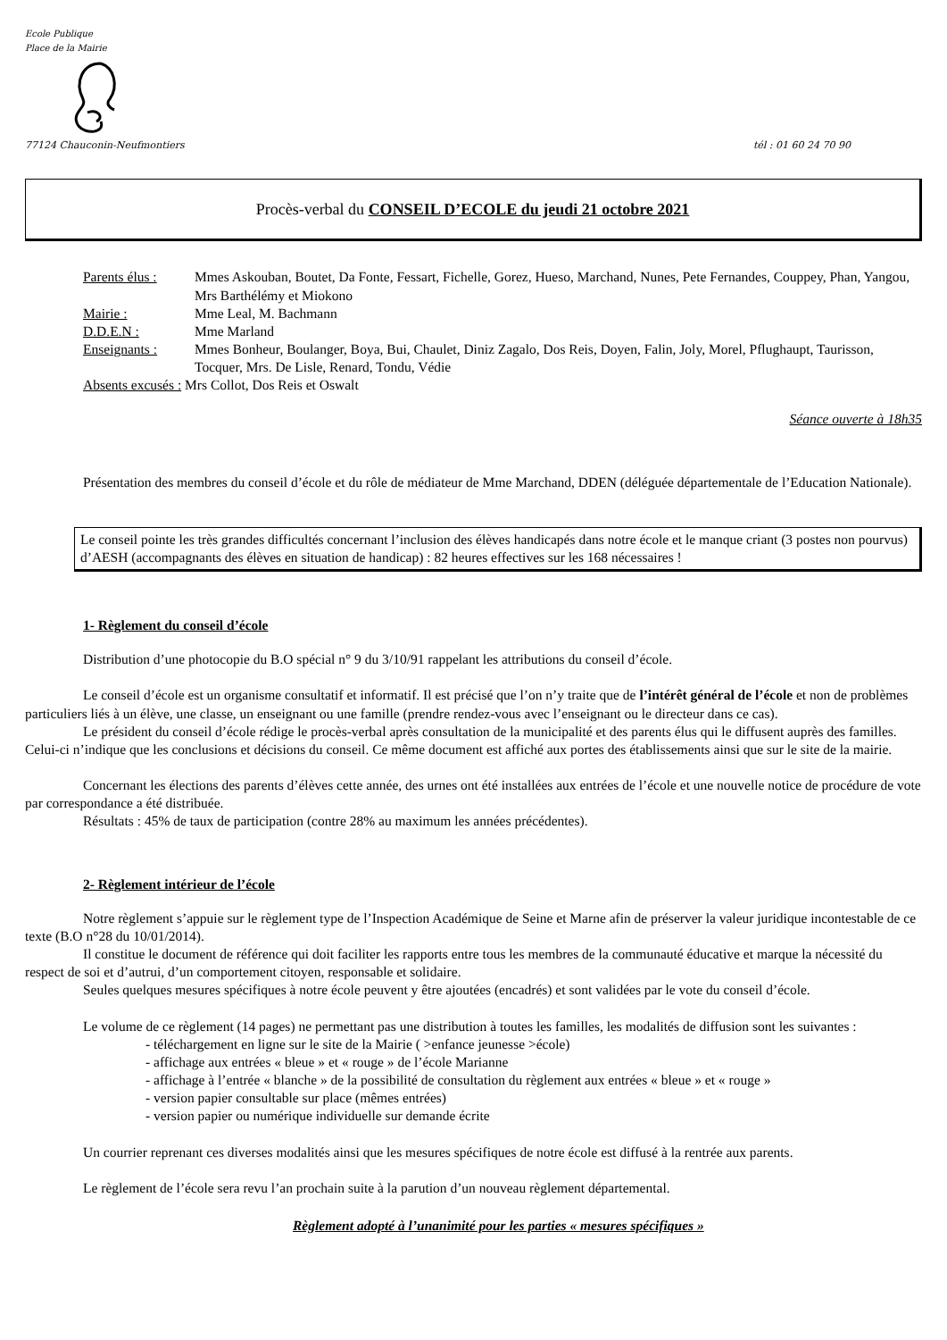Ecole Publique
Place de la Mairie
77124 Chauconin-Neufmontiers tél : 01 60 24 70 90
Procès-verbal du CONSEIL D’ECOLE du jeudi 21 octobre 2021
Parents élus : Mmes Askouban, Boutet, Da Fonte, Fessart, Fichelle, Gorez, Hueso, Marchand, Nunes, Pete Fernandes, Couppey, Phan, Yangou, Mrs Barthélémy et Miokono Mairie : Mme Leal, M. Bachmann D.D.E.N : Mme Marland Enseignants : Mmes Bonheur, Boulanger, Boya, Bui, Chaulet, Diniz Zagalo, Dos Reis, Doyen, Falin, Joly, Morel, Pflughaupt, Taurisson, Tocquer, Mrs. De Lisle, Renard, Tondu, Védie
Absents excusés : Mrs Collot, Dos Reis et Oswalt
Séance ouverte à 18h35
Présentation des membres du conseil d’école et du rôle de médiateur de Mme Marchand, DDEN (déléguée départementale de l’Education Nationale).
Le conseil pointe les très grandes difficultés concernant l’inclusion des élèves handicapés dans notre école et le manque criant (3 postes non pourvus) d’AESH (accompagnants des élèves en situation de handicap) : 82 heures effectives sur les 168 nécessaires !
1- Règlement du conseil d’école
Distribution d’une photocopie du B.O spécial n° 9 du 3/10/91 rappelant les attributions du conseil d’école.
Le conseil d’école est un organisme consultatif et informatif. Il est précisé que l’on n’y traite que de l’intérêt général de l’école et non de problèmes particuliers liés à un élève, une classe, un enseignant ou une famille (prendre rendez-vous avec l’enseignant ou le directeur dans ce cas).
Le président du conseil d’école rédige le procès-verbal après consultation de la municipalité et des parents élus qui le diffusent auprès des familles. Celui-ci n’indique que les conclusions et décisions du conseil. Ce même document est affiché aux portes des établissements ainsi que sur le site de la mairie.
Concernant les élections des parents d’élèves cette année, des urnes ont été installées aux entrées de l’école et une nouvelle notice de procédure de vote par correspondance a été distribuée.
Résultats : 45% de taux de participation (contre 28% au maximum les années précédentes).
2- Règlement intérieur de l’école
Notre règlement s’appuie sur le règlement type de l’Inspection Académique de Seine et Marne afin de préserver la valeur juridique incontestable de ce texte (B.O n°28 du 10/01/2014).
Il constitue le document de référence qui doit faciliter les rapports entre tous les membres de la communauté éducative et marque la nécessité du respect de soi et d’autrui, d’un comportement citoyen, responsable et solidaire.
Seules quelques mesures spécifiques à notre école peuvent y être ajoutées (encadrés) et sont validées par le vote du conseil d’école.
Le volume de ce règlement (14 pages) ne permettant pas une distribution à toutes les familles, les modalités de diffusion sont les suivantes :
- téléchargement en ligne sur le site de la Mairie ( >enfance jeunesse >école)
- affichage aux entrées « bleue » et « rouge » de l’école Marianne
- affichage à l’entrée « blanche » de la possibilité de consultation du règlement aux entrées « bleue » et « rouge »
- version papier consultable sur place (mêmes entrées)
- version papier ou numérique individuelle sur demande écrite
Un courrier reprenant ces diverses modalités ainsi que les mesures spécifiques de notre école est diffusé à la rentrée aux parents.
Le règlement de l’école sera revu l’an prochain suite à la parution d’un nouveau règlement départemental.
Règlement adopté à l’unanimité pour les parties « mesures spécifiques »